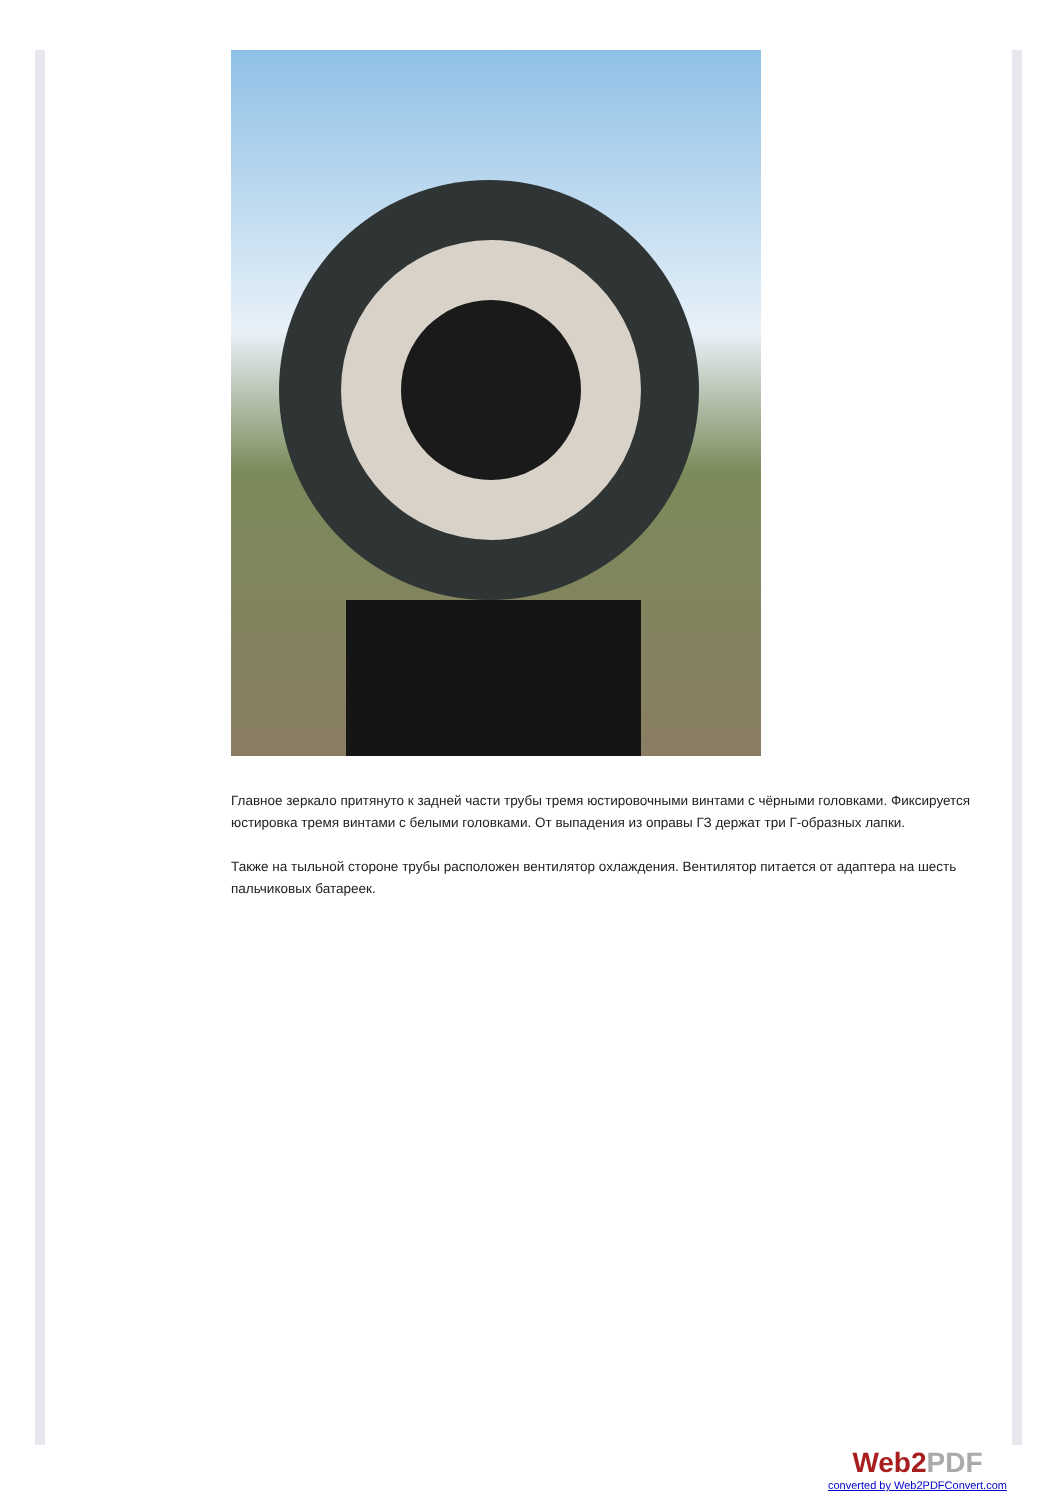Главное зеркало притянуто к задней части трубы тремя юстировочными винтами с чёрными головками. Фиксируется юстировка тремя винтами с белыми головками. От выпадения из оправы ГЗ держат три Г-образных лапки.
Также на тыльной стороне трубы расположен вентилятор охлаждения. Вентилятор питается от адаптера на шесть пальчиковых батареек.
Web2PDF
converted by Web2PDFConvert.com